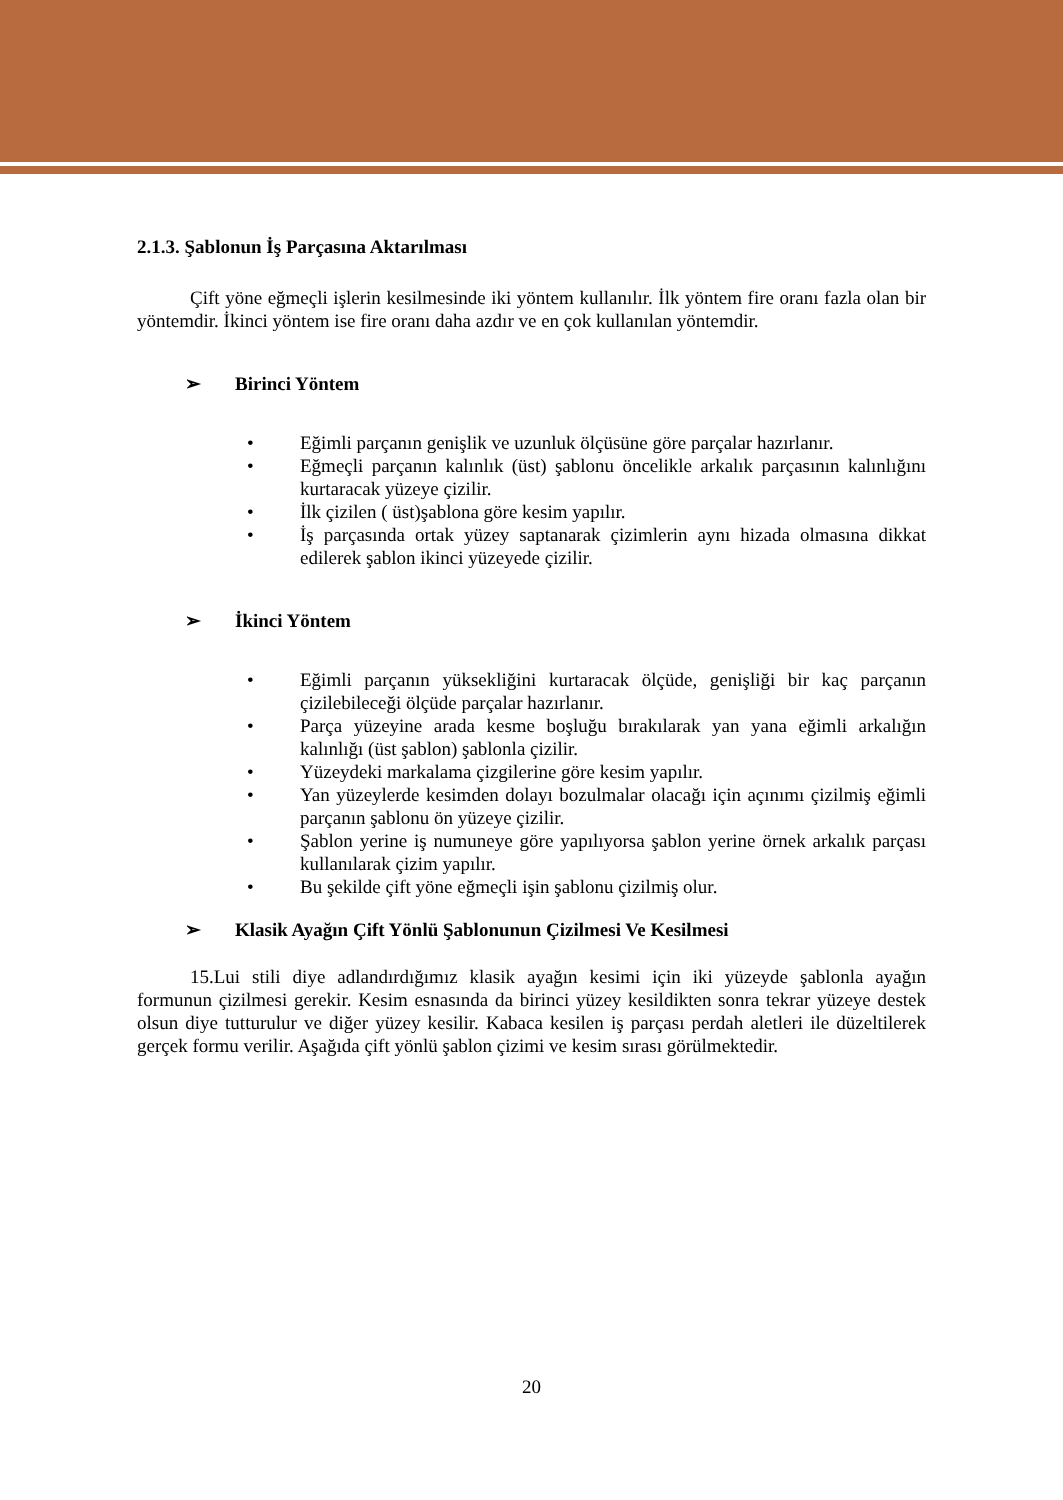2.1.3. Şablonun İş Parçasına Aktarılması
Çift yöne eğmeçli işlerin kesilmesinde iki yöntem kullanılır. İlk yöntem fire oranı fazla olan bir yöntemdir. İkinci yöntem ise fire oranı daha azdır ve en çok kullanılan yöntemdir.
➢ Birinci Yöntem
Eğimli parçanın genişlik ve uzunluk ölçüsüne göre parçalar hazırlanır.
Eğmeçli parçanın kalınlık (üst) şablonu öncelikle arkalık parçasının kalınlığını kurtaracak yüzeye çizilir.
İlk çizilen ( üst)şablona göre kesim yapılır.
İş parçasında ortak yüzey saptanarak çizimlerin aynı hizada olmasına dikkat edilerek şablon ikinci yüzeyede çizilir.
➢ İkinci Yöntem
Eğimli parçanın yüksekliğini kurtaracak ölçüde, genişliği bir kaç parçanın çizilebileceği ölçüde parçalar hazırlanır.
Parça yüzeyine arada kesme boşluğu bırakılarak yan yana eğimli arkalığın kalınlığı (üst şablon) şablonla çizilir.
Yüzeydeki markalama çizgilerine göre kesim yapılır.
Yan yüzeylerde kesimden dolayı bozulmalar olacağı için açınımı çizilmiş eğimli parçanın şablonu ön yüzeye çizilir.
Şablon yerine iş numuneye göre yapılıyorsa şablon yerine örnek arkalık parçası kullanılarak çizim yapılır.
Bu şekilde çift yöne eğmeçli işin şablonu çizilmiş olur.
➢ Klasik Ayağın Çift Yönlü Şablonunun Çizilmesi Ve Kesilmesi
15.Lui stili diye adlandırdığımız klasik ayağın kesimi için iki yüzeyde şablonla ayağın formunun çizilmesi gerekir. Kesim esnasında da birinci yüzey kesildikten sonra tekrar yüzeye destek olsun diye tutturulur ve diğer yüzey kesilir. Kabaca kesilen iş parçası perdah aletleri ile düzeltilerek gerçek formu verilir. Aşağıda çift yönlü şablon çizimi ve kesim sırası görülmektedir.
20